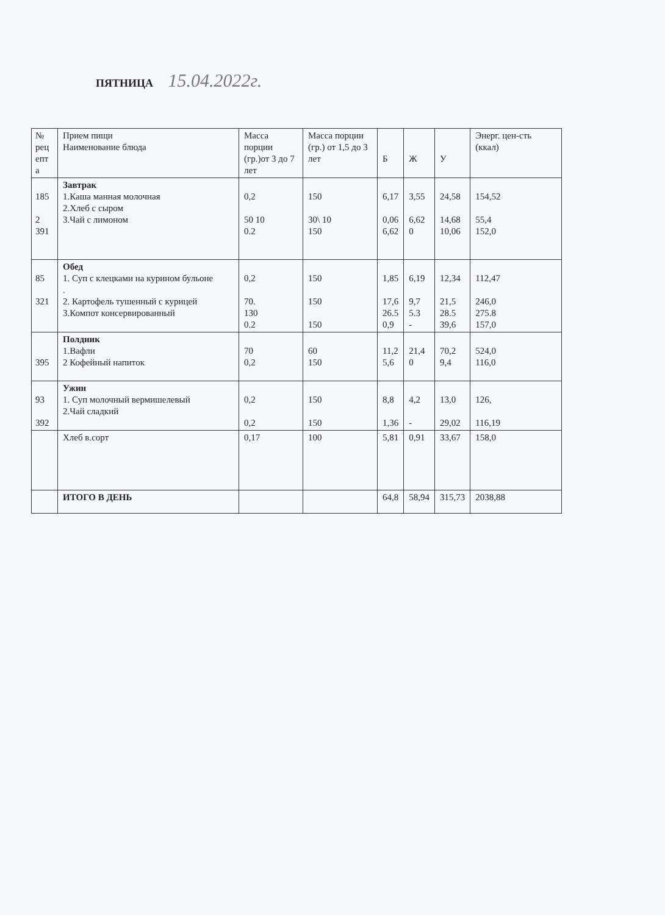ПЯТНИЦА 15.04.2022г.
| № рец епт а | Прием пищи Наименование блюда | Масса порции (гр.)от 3 до 7 лет | Масса порции (гр.) от 1,5 до 3 лет | Б | Ж | У | Энерг. цен-сть (ккал) |
| --- | --- | --- | --- | --- | --- | --- | --- |
| 185 2 391 | Завтрак 1.Каша манная молочная 2.Хлеб с сыром 3.Чай с лимоном | 0,2 50 10 0.2 | 150 30\ 10 150 | 6,17 0,06 6,62 | 3,55 6,62 0 | 24,58 14,68 10,06 | 154,52 55,4 152,0 |
| 85 321 | Обед 1. Суп с клецками на курином бульоне . 2. Картофель тушенный с курицей 3.Компот консервированный | 0,2 70. 130 0.2 | 150 150 150 | 1,85 17,6 26.5 0,9 | 6,19 9,7 5.3 - | 12,34 21,5 28.5 39,6 | 112,47 246,0 275.8 157,0 |
| 395 | Полдник 1.Вафли 2 Кофейный напиток | 70 0,2 | 60 150 | 11,2 5,6 | 21,4 0 | 70,2 9,4 | 524,0 116,0 |
| 93 392 | Ужин 1. Суп молочный вермишелевый 2.Чай сладкий | 0,2 0,2 | 150 150 | 8,8 1,36 | 4,2 - | 13,0 29,02 | 126, 116,19 |
| | Хлеб в.сорт | 0,17 | 100 | 5,81 | 0,91 | 33,67 | 158,0 |
| | ИТОГО В ДЕНЬ | | | 64,8 | 58,94 | 315,73 | 2038,88 |